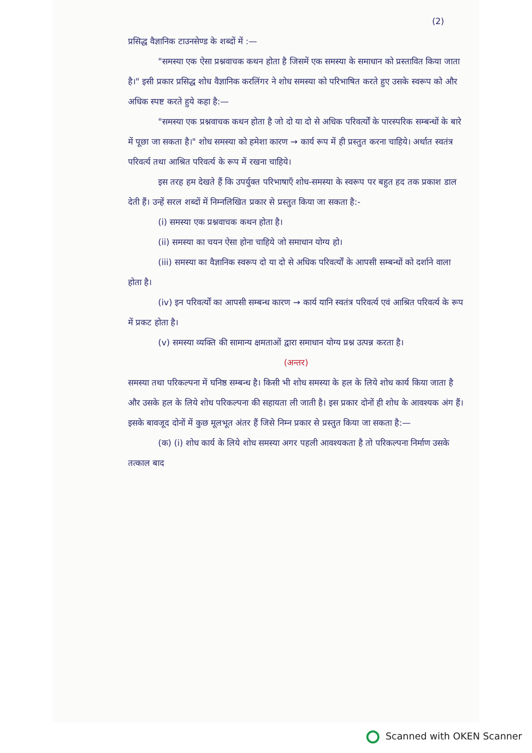(2)
प्रसिद्ध वैज्ञानिक टाउनसेण्ड के शब्दों में :—
"समस्या एक ऐसा प्रश्नवाचक कथन होता है जिसमें एक समस्या के समाधान को प्रस्तावित किया जाता है।" इसी प्रकार प्रसिद्ध शोध वैज्ञानिक करलिंगर ने शोध समस्या को परिभाषित करते हुए उसके स्वरूप को और अधिक स्पष्ट करते हुये कहा है:—
"समस्या एक प्रश्नवाचक कथन होता है जो दो या दो से अधिक परिवर्त्यों के पारस्परिक सम्बन्धों के बारे में पूछा जा सकता है।" शोध समस्या को हमेशा कारण → कार्य रूप में ही प्रस्तुत करना चाहिये। अर्थात स्वतंत्र परिवर्त्य तथा आश्रित परिवर्त्य के रूप में रखना चाहिये।
इस तरह हम देखते हैं कि उपर्युक्त परिभाषाएँ शोध-समस्या के स्वरूप पर बहुत हद तक प्रकाश डाल देती हैं। उन्हें सरल शब्दों में निम्नलिखित प्रकार से प्रस्तुत किया जा सकता है:-
(i) समस्या एक प्रश्नवाचक कथन होता है।
(ii) समस्या का चयन ऐसा होना चाहिये जो समाधान योग्य हो।
(iii) समस्या का वैज्ञानिक स्वरूप दो या दो से अधिक परिवर्त्यों के आपसी सम्बन्धों को दर्शाने वाला होता है।
(iv) इन परिवर्त्यों का आपसी सम्बन्ध कारण → कार्य यानि स्वतंत्र परिवर्त्य एवं आश्रित परिवर्त्य के रूप में प्रकट होता है।
(v) समस्या व्यक्ति की सामान्य क्षमताओं द्वारा समाधान योग्य प्रश्न उत्पन्न करता है।
(अन्तर)
समस्या तथा परिकल्पना में घनिष्ठ सम्बन्ध है। किसी भी शोध समस्या के हल के लिये शोध कार्य किया जाता है और उसके हल के लिये शोध परिकल्पना की सहायता ली जाती है। इस प्रकार दोनों ही शोध के आवश्यक अंग हैं। इसके बावजूद दोनों में कुछ मूलभूत अंतर हैं जिसे निम्न प्रकार से प्रस्तुत किया जा सकता है:—
(क) (i) शोध कार्य के लिये शोध समस्या अगर पहली आवश्यकता है तो परिकल्पना निर्माण उसके तत्काल बाद
Scanned with OKEN Scanner